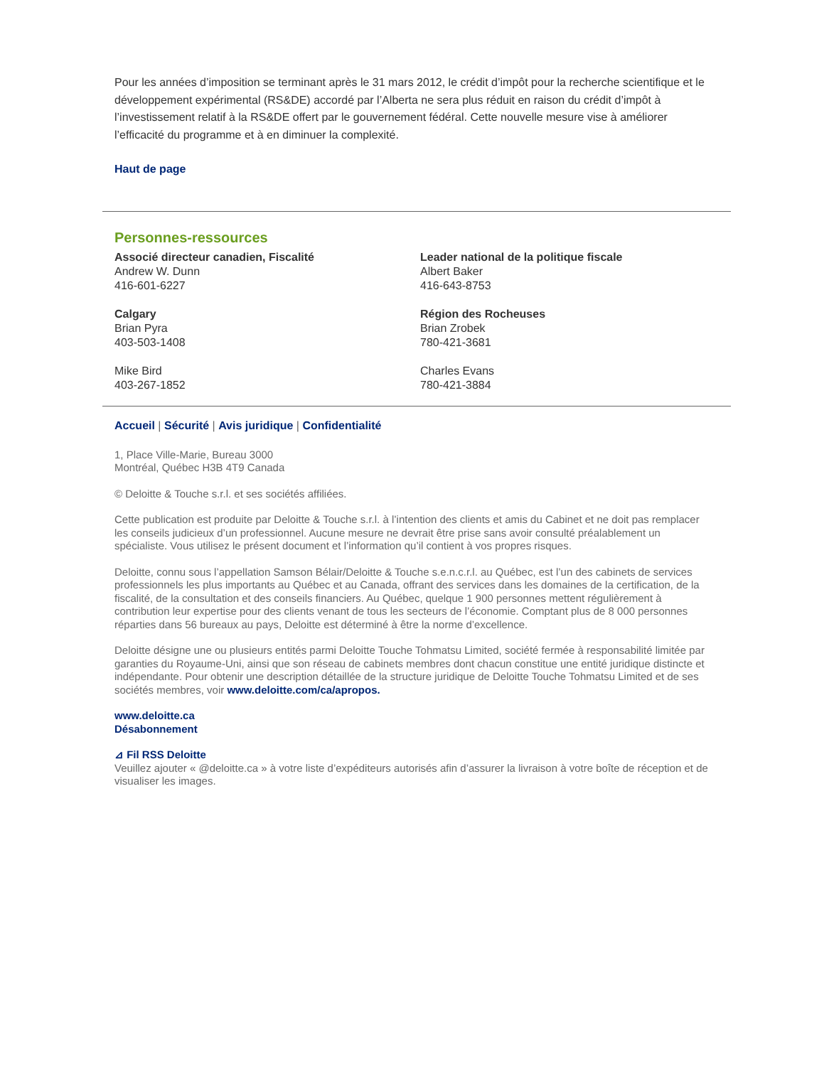Pour les années d’imposition se terminant après le 31 mars 2012, le crédit d’impôt pour la recherche scientifique et le développement expérimental (RS&DE) accordé par l’Alberta ne sera plus réduit en raison du crédit d’impôt à l’investissement relatif à la RS&DE offert par le gouvernement fédéral. Cette nouvelle mesure vise à améliorer l’efficacité du programme et à en diminuer la complexité.
Haut de page
Personnes-ressources
Associé directeur canadien, Fiscalité
Andrew W. Dunn
416-601-6227
Calgary
Brian Pyra
403-503-1408
Mike Bird
403-267-1852
Leader national de la politique fiscale
Albert Baker
416-643-8753
Région des Rocheuses
Brian Zrobek
780-421-3681
Charles Evans
780-421-3884
Accueil | Sécurité | Avis juridique | Confidentialité
1, Place Ville-Marie, Bureau 3000
Montréal, Québec H3B 4T9 Canada
© Deloitte & Touche s.r.l. et ses sociétés affiliées.
Cette publication est produite par Deloitte & Touche s.r.l. à l’intention des clients et amis du Cabinet et ne doit pas remplacer les conseils judicieux d’un professionnel. Aucune mesure ne devrait être prise sans avoir consulté préalablement un spécialiste. Vous utilisez le présent document et l’information qu’il contient à vos propres risques.
Deloitte, connu sous l’appellation Samson Bélair/Deloitte & Touche s.e.n.c.r.l. au Québec, est l’un des cabinets de services professionnels les plus importants au Québec et au Canada, offrant des services dans les domaines de la certification, de la fiscalité, de la consultation et des conseils financiers. Au Québec, quelque 1 900 personnes mettent régulièrement à contribution leur expertise pour des clients venant de tous les secteurs de l’économie. Comptant plus de 8 000 personnes réparties dans 56 bureaux au pays, Deloitte est déterminé à être la norme d’excellence.
Deloitte désigne une ou plusieurs entités parmi Deloitte Touche Tohmatsu Limited, société fermée à responsabilité limitée par garanties du Royaume-Uni, ainsi que son réseau de cabinets membres dont chacun constitue une entité juridique distincte et indépendante. Pour obtenir une description détaillée de la structure juridique de Deloitte Touche Tohmatsu Limited et de ses sociétés membres, voir www.deloitte.com/ca/apropos.
www.deloitte.ca
Désabonnement
⊿ Fil RSS Deloitte
Veuillez ajouter « @deloitte.ca » à votre liste d’expéditeurs autorisés afin d’assurer la livraison à votre boîte de réception et de visualiser les images.